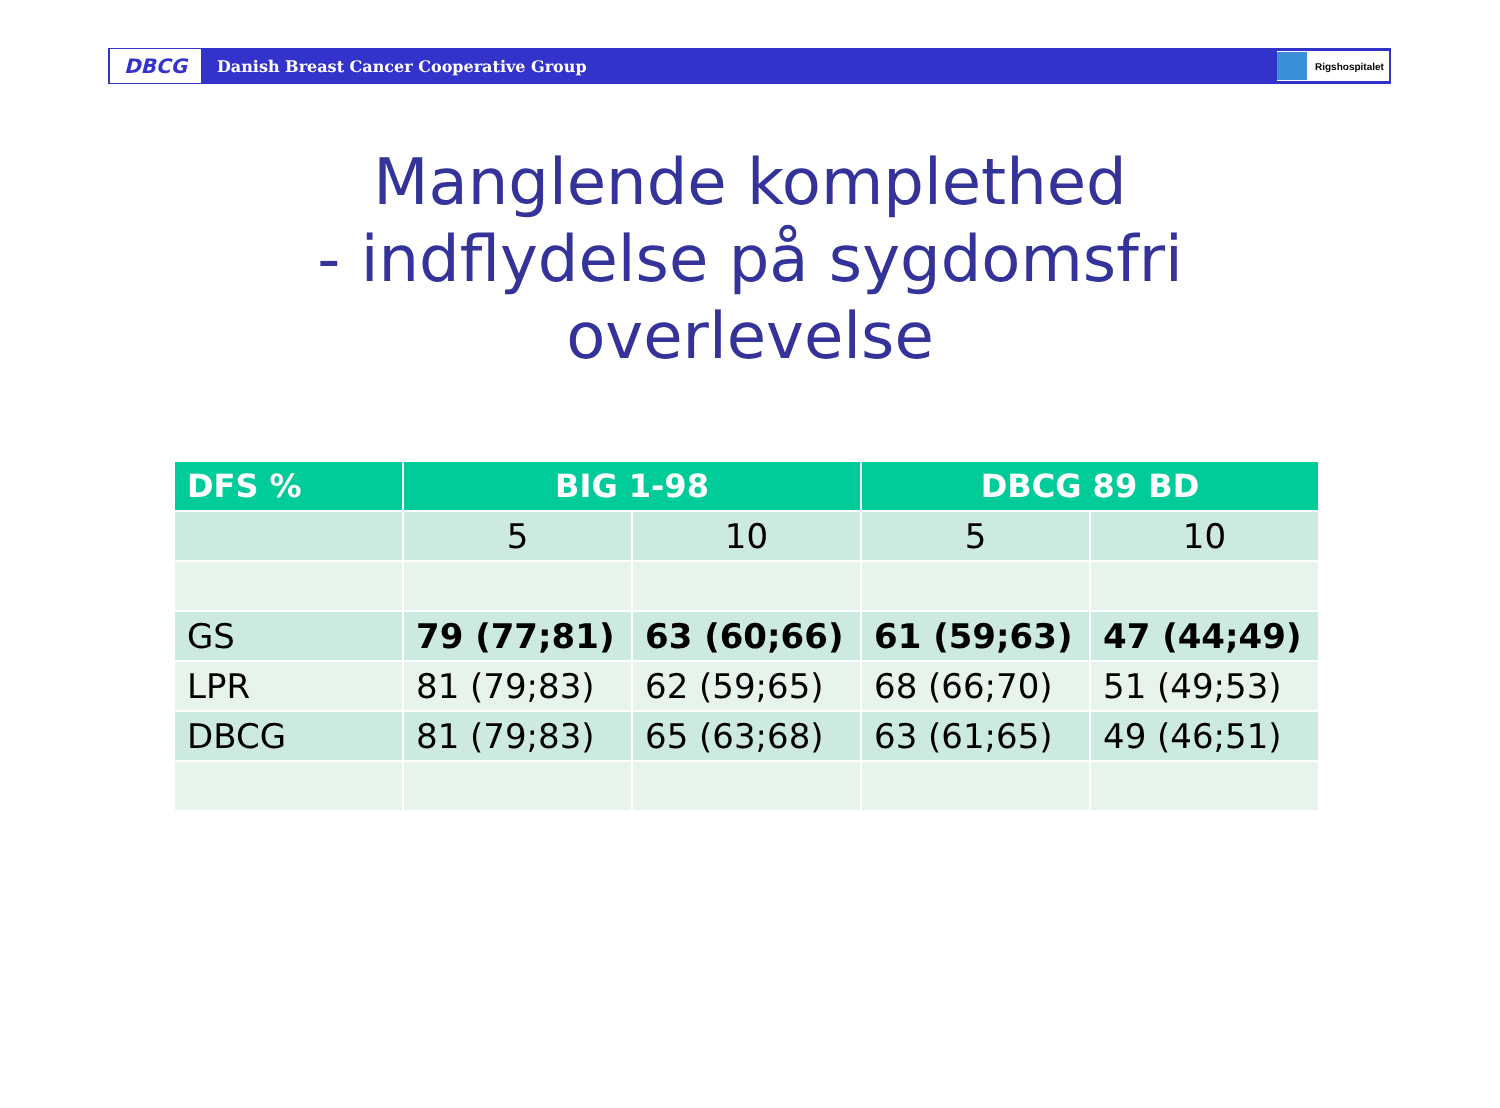DBCG Danish Breast Cancer Cooperative Group Rigshospitalet
Manglende komplethed
- indflydelse på sygdomsfri
overlevelse
| DFS % | BIG 1-98 | | DBCG 89 BD | |
| --- | --- | --- | --- | --- |
| | 5 | 10 | 5 | 10 |
| GS | 79 (77;81) | 63 (60;66) | 61 (59;63) | 47 (44;49) |
| LPR | 81 (79;83) | 62 (59;65) | 68 (66;70) | 51 (49;53) |
| DBCG | 81 (79;83) | 65 (63;68) | 63 (61;65) | 49 (46;51) |